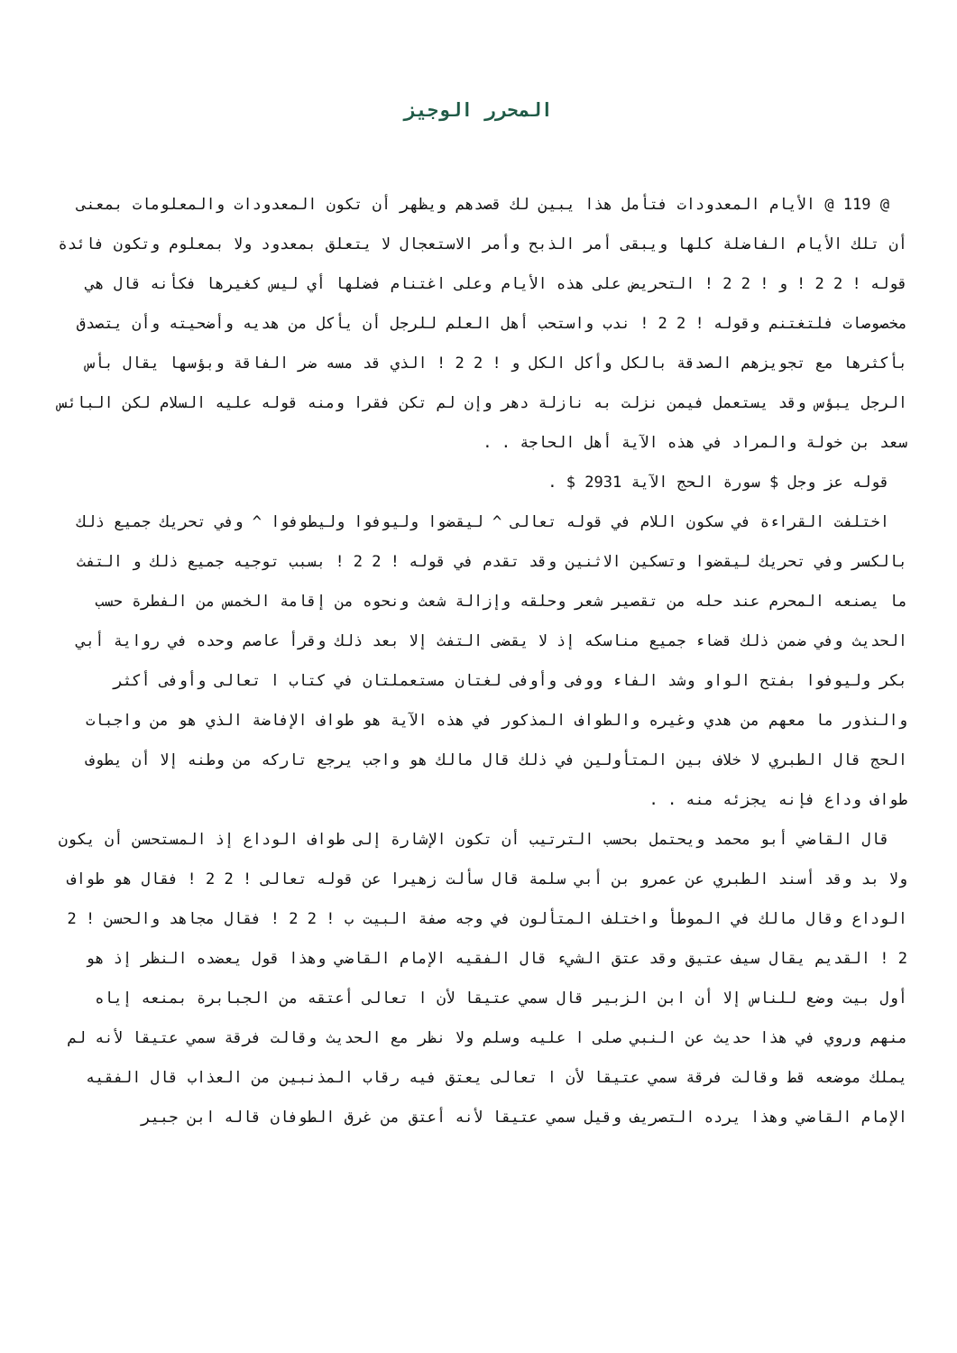المحرر الوجيز
@ 119 @ الأيام المعدودات فتأمل هذا يبين لك قصدهم ويظهر أن تكون المعدودات والمعلومات بمعنى أن تلك الأيام الفاضلة كلها ويبقى أمر الذبح وأمر الاستعجال لا يتعلق بمعدود ولا بمعلوم وتكون فائدة قوله ! 2 2 ! و ! 2 2 ! التحريض على هذه الأيام وعلى اغتنام فضلها أي ليس كغيرها فكأنه قال هي مخصوصات فلتغتنم وقوله ! 2 2 ! ندب واستحب أهل العلم للرجل أن يأكل من هديه وأضحيته وأن يتصدق بأكثرها مع تجويزهم الصدقة بالكل وأكل الكل و ! 2 2 ! الذي قد مسه ضر الفاقة وبؤسها يقال بأس الرجل يبؤس وقد يستعمل فيمن نزلت به نازلة دهر وإن لم تكن فقرا ومنه قوله عليه السلام لكن البائس سعد بن خولة والمراد في هذه الآية أهل الحاجة . .
قوله عز وجل $ سورة الحج الآية 2931 $ .
اختلفت القراءة في سكون اللام في قوله تعالى ^ ليقضوا وليوفوا وليطوفوا ^ وفي تحريك جميع ذلك بالكسر وفي تحريك ليقضوا وتسكين الاثنين وقد تقدم في قوله ! 2 2 ! بسبب توجيه جميع ذلك و التفث ما يصنعه المحرم عند حله من تقصير شعر وحلقه وإزالة شعث ونحوه من إقامة الخمس من الفطرة حسب الحديث وفي ضمن ذلك قضاء جميع مناسكه إذ لا يقضى التفث إلا بعد ذلك وقرأ عاصم وحده في رواية أبي بكر وليوفوا بفتح الواو وشد الفاء ووفى وأوفى لغتان مستعملتان في كتاب ا تعالى وأوفى أكثر والنذور ما معهم من هدي وغيره والطواف المذكور في هذه الآية هو طواف الإفاضة الذي هو من واجبات الحج قال الطبري لا خلاف بين المتأولين في ذلك قال مالك هو واجب يرجع تاركه من وطنه إلا أن يطوف طواف وداع فإنه يجزئه منه . .
قال القاضي أبو محمد ويحتمل بحسب الترتيب أن تكون الإشارة إلى طواف الوداع إذ المستحسن أن يكون ولا بد وقد أسند الطبري عن عمرو بن أبي سلمة قال سألت زهيرا عن قوله تعالى ! 2 2 ! فقال هو طواف الوداع وقال مالك في الموطأ واختلف المتألون في وجه صفة البيت ب ! 2 2 ! فقال مجاهد والحسن ! 2 2 ! القديم يقال سيف عتيق وقد عتق الشيء قال الفقيه الإمام القاضي وهذا قول يعضده النظر إذ هو أول بيت وضع للناس إلا أن ابن الزبير قال سمي عتيقا لأن ا تعالى أعتقه من الجبابرة بمنعه إياه منهم وروي في هذا حديث عن النبي صلى ا عليه وسلم ولا نظر مع الحديث وقالت فرقة سمي عتيقا لأنه لم يملك موضعه قط وقالت فرقة سمي عتيقا لأن ا تعالى يعتق فيه رقاب المذنبين من العذاب قال الفقيه الإمام القاضي وهذا يرده التصريف وقيل سمي عتيقا لأنه أعتق من غرق الطوفان قاله ابن جبير